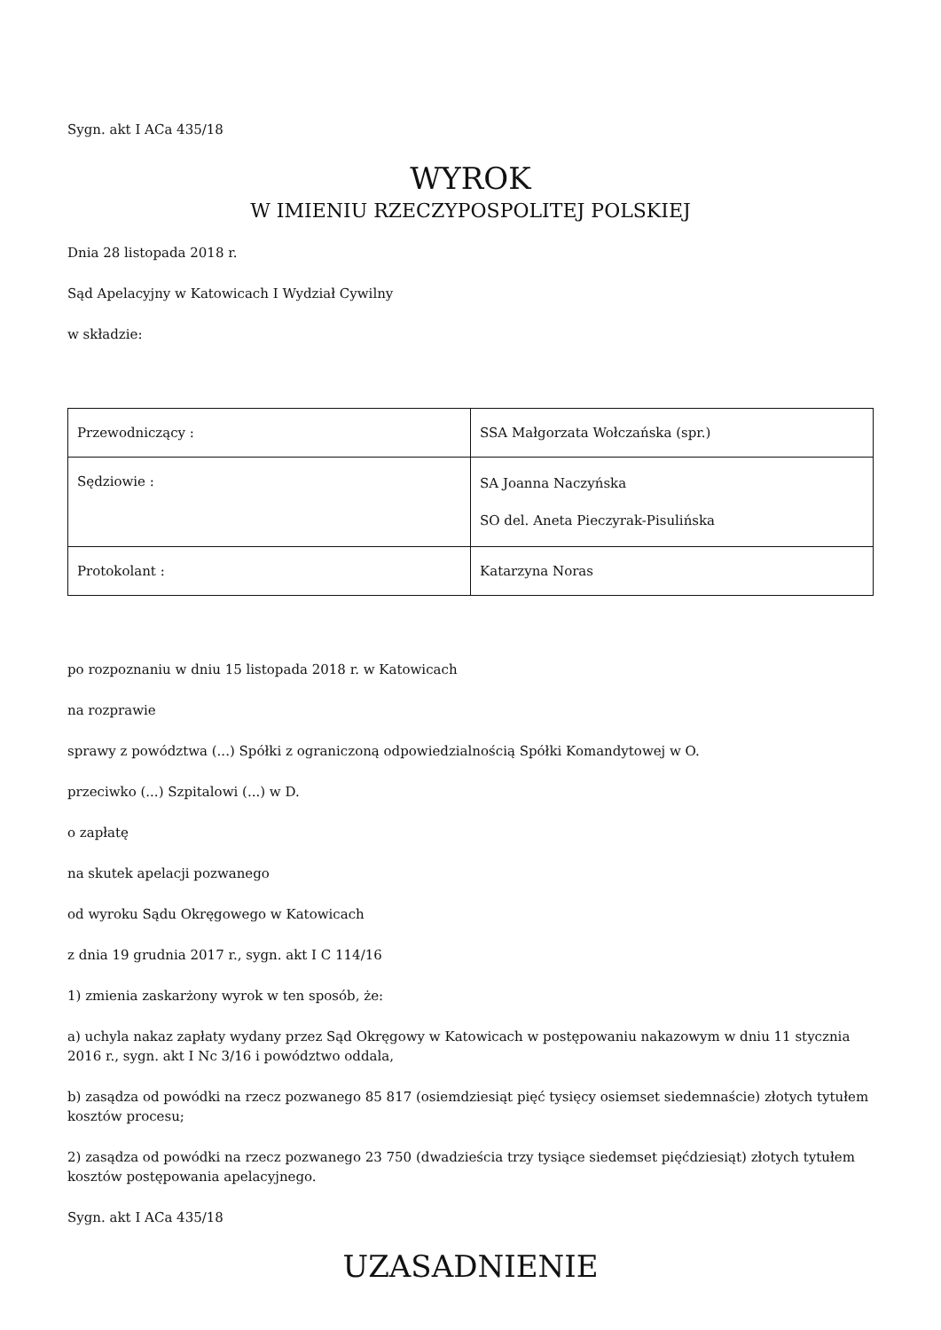Sygn. akt I ACa 435/18
WYROK
W IMIENIU RZECZYPOSPOLITEJ POLSKIEJ
Dnia 28 listopada 2018 r.
Sąd Apelacyjny w Katowicach I Wydział Cywilny
w składzie:
| Przewodniczący : | SSA Małgorzata Wołczańska (spr.) |
| Sędziowie : | SA Joanna Naczyńska SO del. Aneta Pieczyrak-Pisulińska |
| Protokolant : | Katarzyna Noras |
po rozpoznaniu w dniu 15 listopada 2018 r. w Katowicach
na rozprawie
sprawy z powództwa (...) Spółki z ograniczoną odpowiedzialnością Spółki Komandytowej w O.
przeciwko (...) Szpitalowi (...) w D.
o zapłatę
na skutek apelacji pozwanego
od wyroku Sądu Okręgowego w Katowicach
z dnia 19 grudnia 2017 r., sygn. akt I C 114/16
1) zmienia zaskarżony wyrok w ten sposób, że:
a) uchyla nakaz zapłaty wydany przez Sąd Okręgowy w Katowicach w postępowaniu nakazowym w dniu 11 stycznia 2016 r., sygn. akt I Nc 3/16 i powództwo oddala,
b) zasądza od powódki na rzecz pozwanego 85 817 (osiemdziesiąt pięć tysięcy osiemset siedemnaście) złotych tytułem kosztów procesu;
2) zasądza od powódki na rzecz pozwanego 23 750 (dwadzieścia trzy tysiące siedemset pięćdziesiąt) złotych tytułem kosztów postępowania apelacyjnego.
Sygn. akt I ACa 435/18
UZASADNIENIE